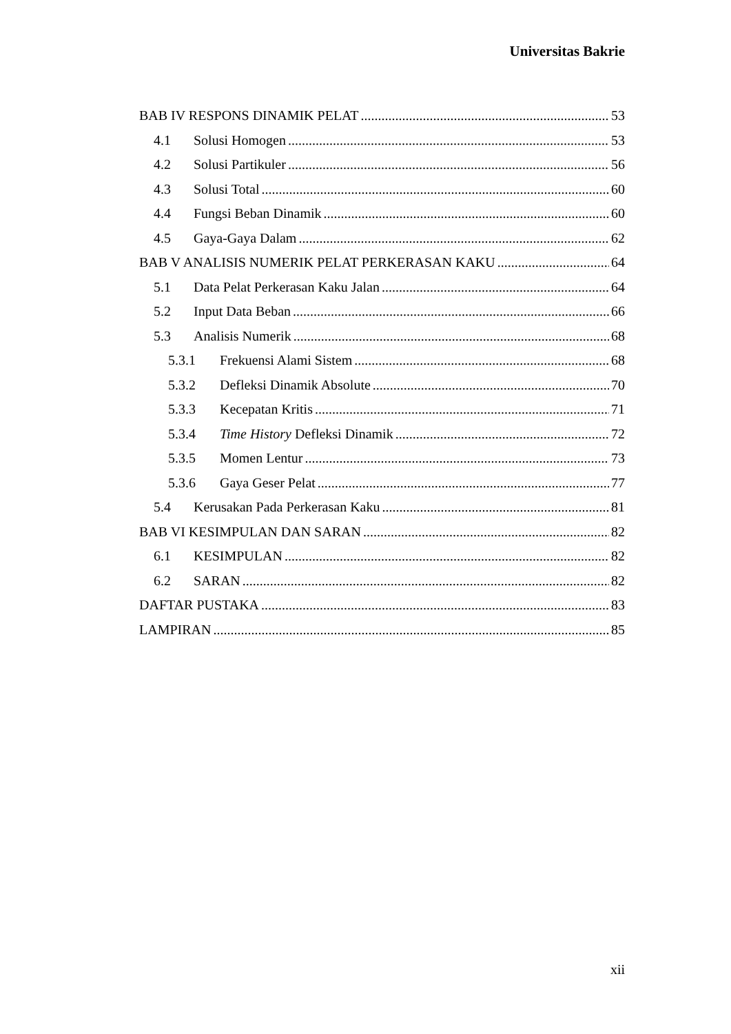Universitas Bakrie
BAB IV RESPONS DINAMIK PELAT 53
4.1 Solusi Homogen 53
4.2 Solusi Partikuler 56
4.3 Solusi Total 60
4.4 Fungsi Beban Dinamik 60
4.5 Gaya-Gaya Dalam 62
BAB V ANALISIS NUMERIK PELAT PERKERASAN KAKU 64
5.1 Data Pelat Perkerasan Kaku Jalan 64
5.2 Input Data Beban 66
5.3 Analisis Numerik 68
5.3.1 Frekuensi Alami Sistem 68
5.3.2 Defleksi Dinamik Absolute 70
5.3.3 Kecepatan Kritis 71
5.3.4 Time History Defleksi Dinamik 72
5.3.5 Momen Lentur 73
5.3.6 Gaya Geser Pelat 77
5.4 Kerusakan Pada Perkerasan Kaku 81
BAB VI KESIMPULAN DAN SARAN 82
6.1 KESIMPULAN 82
6.2 SARAN 82
DAFTAR PUSTAKA 83
LAMPIRAN 85
xii